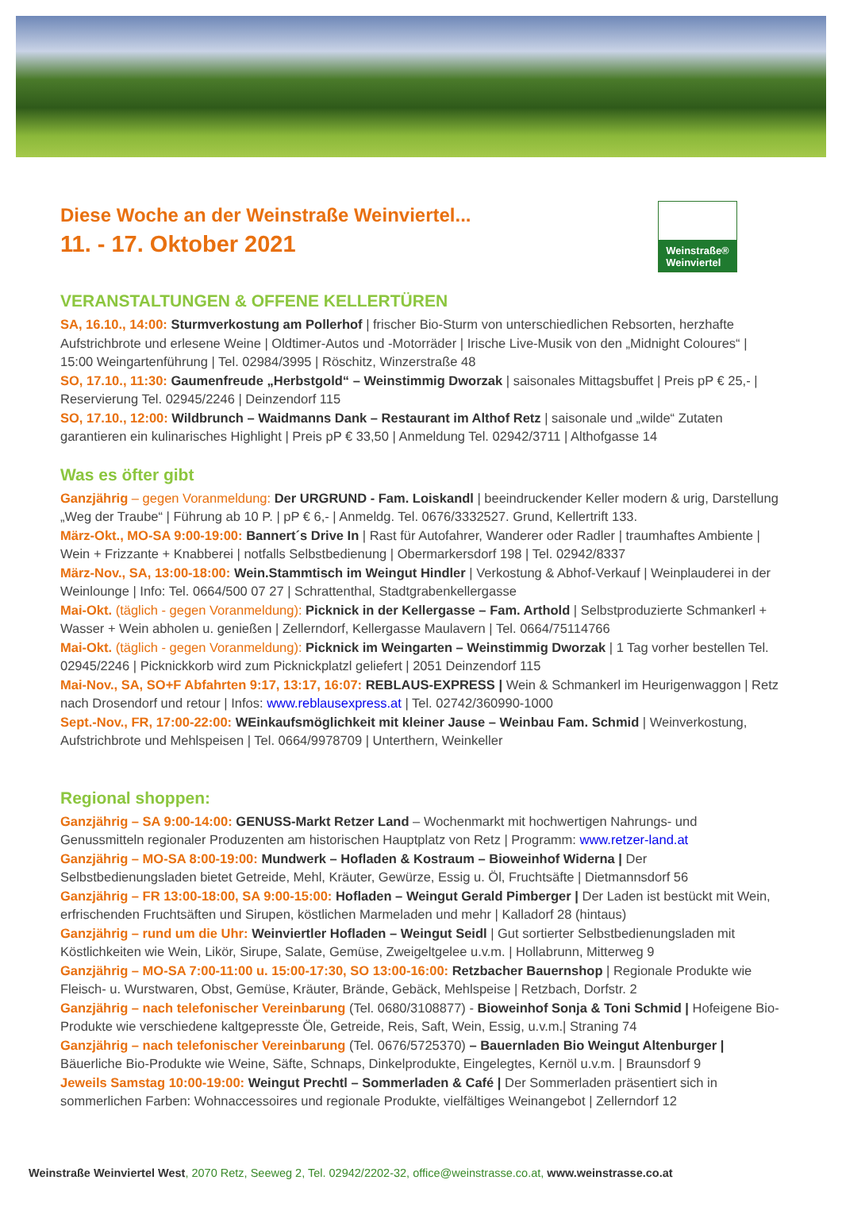Diese Woche an der Weinstraße Weinviertel...
11. - 17. Oktober 2021
Weinstraße®
Weinviertel
VERANSTALTUNGEN & OFFENE KELLERTÜREN
SA, 16.10., 14:00: Sturmverkostung am Pollerhof | frischer Bio-Sturm von unterschiedlichen Rebsorten, herzhafte Aufstrichbrote und erlesene Weine | Oldtimer-Autos und -Motorräder | Irische Live-Musik von den „Midnight Coloures“ | 15:00 Weingartenführung | Tel. 02984/3995 | Röschitz, Winzerstraße 48
SO, 17.10., 11:30: Gaumenfreude „Herbstgold“ – Weinstimmig Dworzak | saisonales Mittagsbuffet | Preis pP € 25,- | Reservierung Tel. 02945/2246 | Deinzendorf 115
SO, 17.10., 12:00: Wildbrunch – Waidmanns Dank – Restaurant im Althof Retz | saisonale und „wilde“ Zutaten garantieren ein kulinarisches Highlight | Preis pP € 33,50 | Anmeldung Tel. 02942/3711 | Althofgasse 14
Was es öfter gibt
Ganzjährig – gegen Voranmeldung: Der URGRUND - Fam. Loiskandl | beeindruckender Keller modern & urig, Darstellung „Weg der Traube“ | Führung ab 10 P. | pP € 6,- | Anmeldg. Tel. 0676/3332527. Grund, Kellertrift 133.
März-Okt., MO-SA 9:00-19:00: Bannert´s Drive In | Rast für Autofahrer, Wanderer oder Radler | traumhaftes Ambiente | Wein + Frizzante + Knabberei | notfalls Selbstbedienung | Obermarkersdorf 198 | Tel. 02942/8337
März-Nov., SA, 13:00-18:00: Wein.Stammtisch im Weingut Hindler | Verkostung & Abhof-Verkauf | Weinplauderei in der Weinlounge | Info: Tel. 0664/500 07 27 | Schrattenthal, Stadtgrabenkellergasse
Mai-Okt. (täglich - gegen Voranmeldung): Picknick in der Kellergasse – Fam. Arthold | Selbstproduzierte Schmankerl + Wasser + Wein abholen u. genießen | Zellerndorf, Kellergasse Maulavern | Tel. 0664/75114766
Mai-Okt. (täglich - gegen Voranmeldung): Picknick im Weingarten – Weinstimmig Dworzak | 1 Tag vorher bestellen Tel. 02945/2246 | Picknickkorb wird zum Picknickplatzl geliefert | 2051 Deinzendorf 115
Mai-Nov., SA, SO+F Abfahrten 9:17, 13:17, 16:07: REBLAUS-EXPRESS | Wein & Schmankerl im Heurigenwaggon | Retz nach Drosendorf und retour | Infos: www.reblausexpress.at | Tel. 02742/360990-1000
Sept.-Nov., FR, 17:00-22:00: WEinkaufsmöglichkeit mit kleiner Jause – Weinbau Fam. Schmid | Weinverkostung, Aufstrichbrote und Mehlspeisen | Tel. 0664/9978709 | Unterthern, Weinkeller
Regional shoppen:
Ganzjährig – SA 9:00-14:00: GENUSS-Markt Retzer Land – Wochenmarkt mit hochwertigen Nahrungs- und Genussmitteln regionaler Produzenten am historischen Hauptplatz von Retz | Programm: www.retzer-land.at
Ganzjährig – MO-SA 8:00-19:00: Mundwerk – Hofladen & Kostraum – Bioweinhof Widerna | Der Selbstbedienungsladen bietet Getreide, Mehl, Kräuter, Gewürze, Essig u. Öl, Fruchtsäfte | Dietmannsdorf 56
Ganzjährig – FR 13:00-18:00, SA 9:00-15:00: Hofladen – Weingut Gerald Pimberger | Der Laden ist bestückt mit Wein, erfrischenden Fruchtsäften und Sirupen, köstlichen Marmeladen und mehr | Kalladorf 28 (hintaus)
Ganzjährig – rund um die Uhr: Weinviertler Hofladen – Weingut Seidl | Gut sortierter Selbstbedienungsladen mit Köstlichkeiten wie Wein, Likör, Sirupe, Salate, Gemüse, Zweigeltgelee u.v.m. | Hollabrunn, Mitterweg 9
Ganzjährig – MO-SA 7:00-11:00 u. 15:00-17:30, SO 13:00-16:00: Retzbacher Bauernshop | Regionale Produkte wie Fleisch- u. Wurstwaren, Obst, Gemüse, Kräuter, Brände, Gebäck, Mehlspeise | Retzbach, Dorfstr. 2
Ganzjährig – nach telefonischer Vereinbarung (Tel. 0680/3108877) - Bioweinhof Sonja & Toni Schmid | Hofeigene Bio-Produkte wie verschiedene kaltgepresste Öle, Getreide, Reis, Saft, Wein, Essig, u.v.m.| Straning 74
Ganzjährig – nach telefonischer Vereinbarung (Tel. 0676/5725370) – Bauernladen Bio Weingut Altenburger | Bäuerliche Bio-Produkte wie Weine, Säfte, Schnaps, Dinkelprodukte, Eingelegtes, Kernöl u.v.m. | Braunsdorf 9
Jeweils Samstag 10:00-19:00: Weingut Prechtl – Sommerladen & Café | Der Sommerladen präsentiert sich in sommerlichen Farben: Wohnaccessoires und regionale Produkte, vielfältiges Weinangebot | Zellerndorf 12
Weinstraße Weinviertel West, 2070 Retz, Seeweg 2, Tel. 02942/2202-32, office@weinstrasse.co.at, www.weinstrasse.co.at